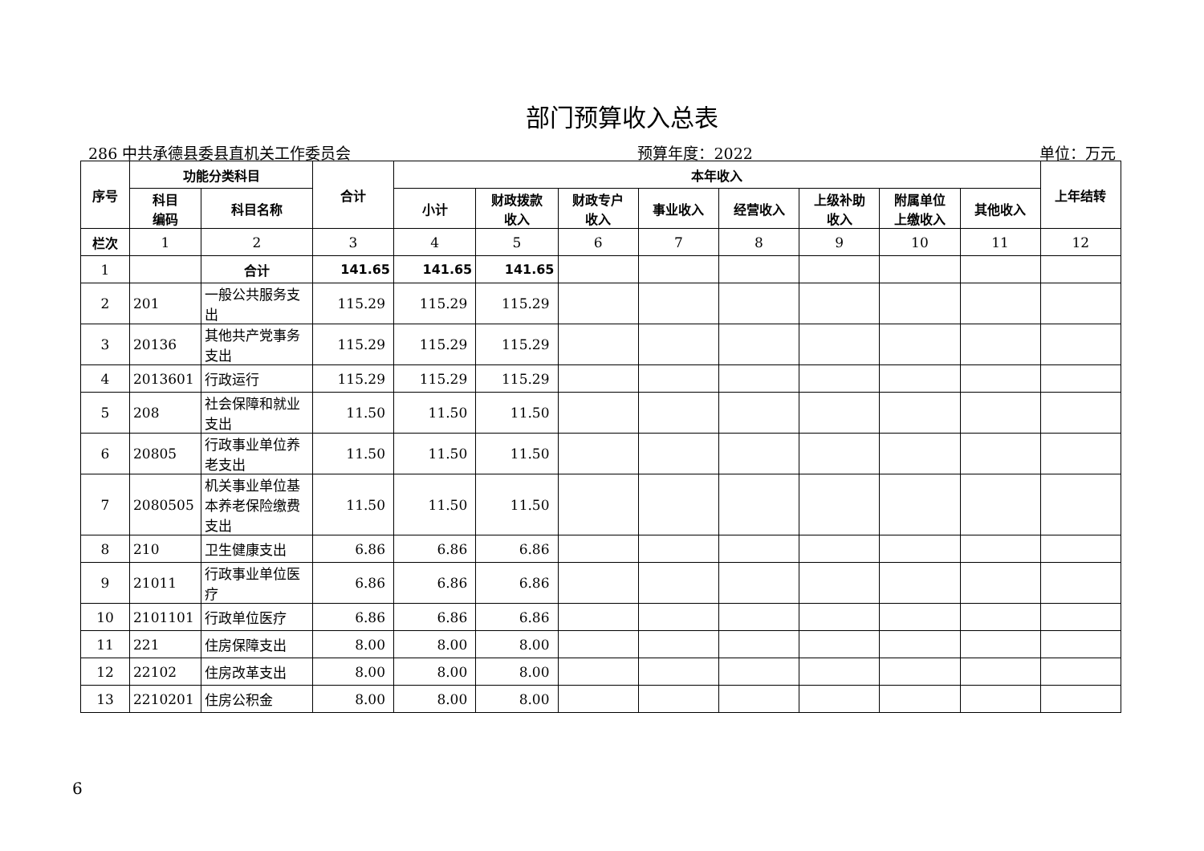部门预算收入总表
286 中共承德县委县直机关工作委员会 预算年度：2022 单位：万元
| 序号 | 功能分类科目 | | 合计 | 本年收入 | | | | | | | | 上年结转 |
| --- | --- | --- | --- | --- | --- | --- | --- | --- | --- | --- | --- | --- |
| | 科目 编码 | 科目名称 | | 小计 | 财政拨款 收入 | 财政专户 收入 | 事业收入 | 经营收入 | 上级补助 收入 | 附属单位 上缴收入 | 其他收入 | |
| 栏次 | 1 | 2 | 3 | 4 | 5 | 6 | 7 | 8 | 9 | 10 | 11 | 12 |
| 1 | | 合计 | 141.65 | 141.65 | 141.65 | | | | | | | |
| 2 | 201 | 一般公共服务支出 | 115.29 | 115.29 | 115.29 | | | | | | | |
| 3 | 20136 | 其他共产党事务支出 | 115.29 | 115.29 | 115.29 | | | | | | | |
| 4 | 2013601 | 行政运行 | 115.29 | 115.29 | 115.29 | | | | | | | |
| 5 | 208 | 社会保障和就业支出 | 11.50 | 11.50 | 11.50 | | | | | | | |
| 6 | 20805 | 行政事业单位养老支出 | 11.50 | 11.50 | 11.50 | | | | | | | |
| 7 | 2080505 | 机关事业单位基本养老保险缴费支出 | 11.50 | 11.50 | 11.50 | | | | | | | |
| 8 | 210 | 卫生健康支出 | 6.86 | 6.86 | 6.86 | | | | | | | |
| 9 | 21011 | 行政事业单位医疗 | 6.86 | 6.86 | 6.86 | | | | | | | |
| 10 | 2101101 | 行政单位医疗 | 6.86 | 6.86 | 6.86 | | | | | | | |
| 11 | 221 | 住房保障支出 | 8.00 | 8.00 | 8.00 | | | | | | | |
| 12 | 22102 | 住房改革支出 | 8.00 | 8.00 | 8.00 | | | | | | | |
| 13 | 2210201 | 住房公积金 | 8.00 | 8.00 | 8.00 | | | | | | | |
6